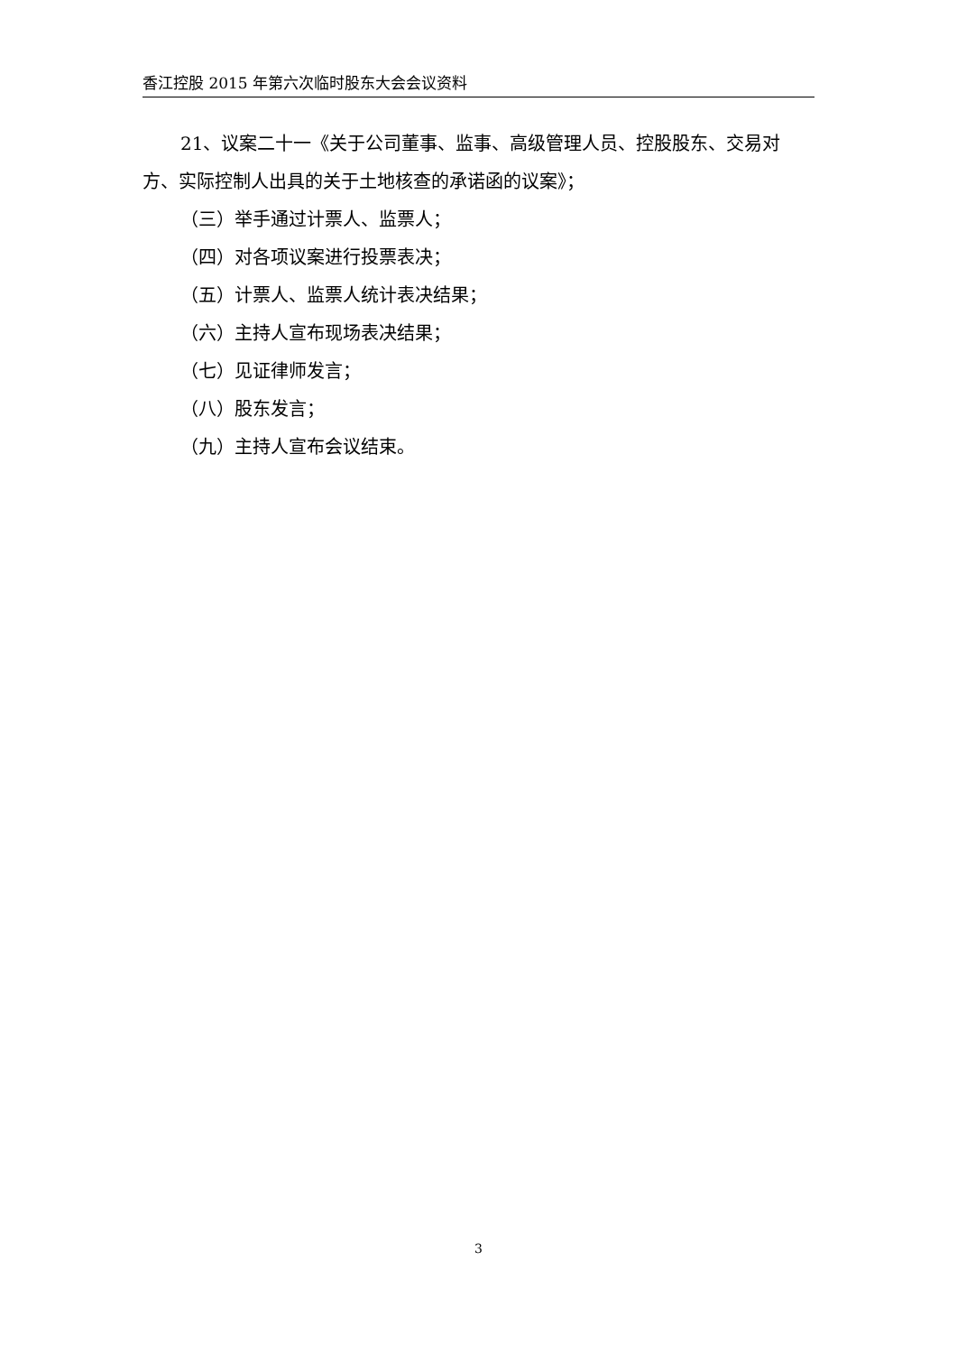香江控股 2015 年第六次临时股东大会会议资料
21、议案二十一《关于公司董事、监事、高级管理人员、控股股东、交易对方、实际控制人出具的关于土地核查的承诺函的议案》；
（三）举手通过计票人、监票人；
（四）对各项议案进行投票表决；
（五）计票人、监票人统计表决结果；
（六）主持人宣布现场表决结果；
（七）见证律师发言；
（八）股东发言；
（九）主持人宣布会议结束。
3